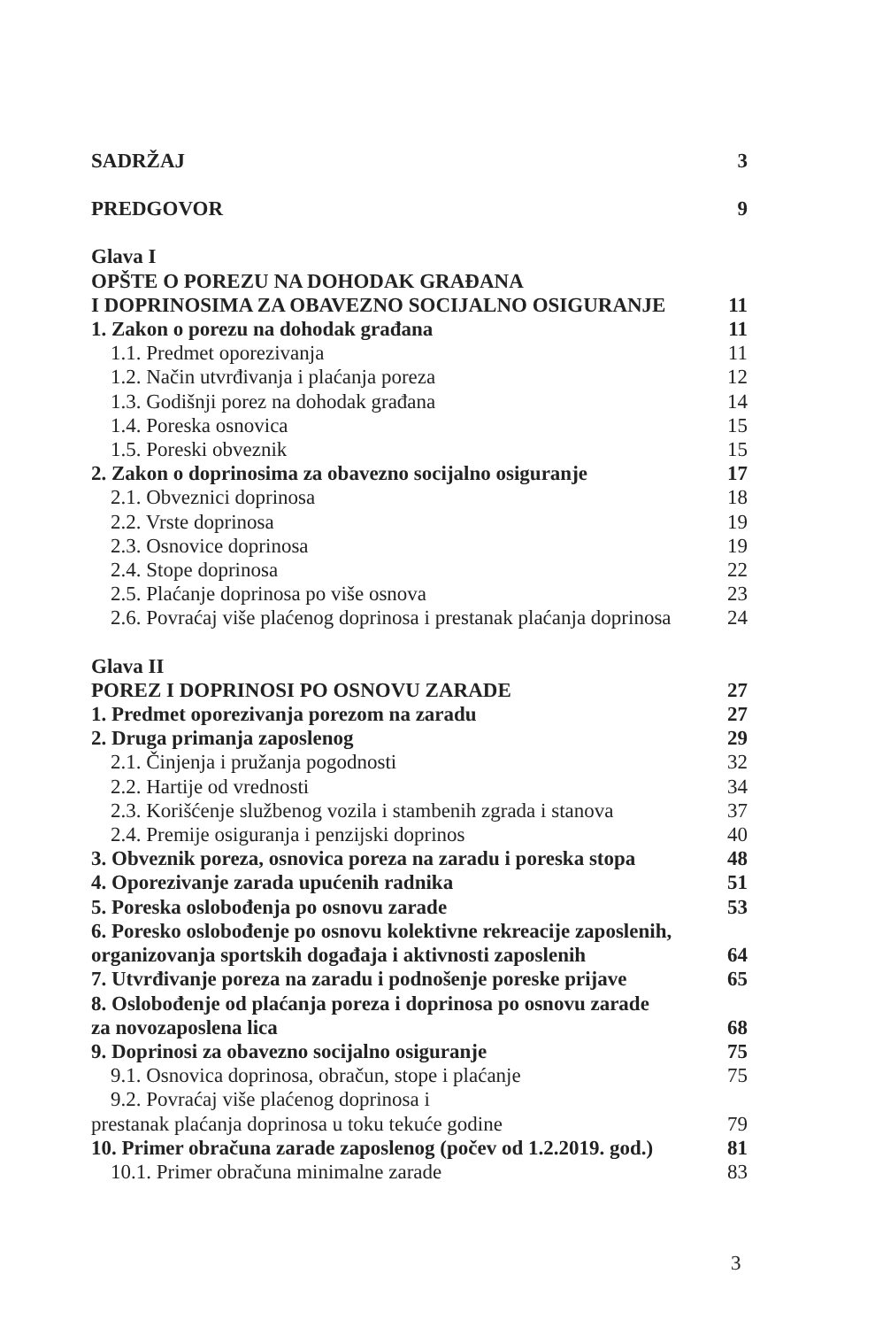SADRŽAJ 3
PREDGOVOR 9
Glava I
OPŠTE O POREZU NA DOHODAK GRAĐANA
I DOPRINOSIMA ZA OBAVEZNO SOCIJALNO OSIGURANJE 11
1. Zakon o porezu na dohodak građana 11
1.1. Predmet oporezivanja 11
1.2. Način utvrđivanja i plaćanja poreza 12
1.3. Godišnji porez na dohodak građana 14
1.4. Poreska osnovica 15
1.5. Poreski obveznik 15
2. Zakon o doprinosima za obavezno socijalno osiguranje 17
2.1. Obveznici doprinosa 18
2.2. Vrste doprinosa 19
2.3. Osnovice doprinosa 19
2.4. Stope doprinosa 22
2.5. Plaćanje doprinosa po više osnova 23
2.6. Povraćaj više plaćenog doprinosa i prestanak plaćanja doprinosa 24
Glava II
POREZ I DOPRINOSI PO OSNOVU ZARADE 27
1. Predmet oporezivanja porezom na zaradu 27
2. Druga primanja zaposlenog 29
2.1. Činjenja i pružanja pogodnosti 32
2.2. Hartije od vrednosti 34
2.3. Korišćenje službenog vozila i stambenih zgrada i stanova 37
2.4. Premije osiguranja i penzijski doprinos 40
3. Obveznik poreza, osnovica poreza na zaradu i poreska stopa 48
4. Oporezivanje zarada upućenih radnika 51
5. Poreska oslobođenja po osnovu zarade 53
6. Poresko oslobođenje po osnovu kolektivne rekreacije zaposlenih,
organizovanja sportskih događaja i aktivnosti zaposlenih 64
7. Utvrđivanje poreza na zaradu i podnošenje poreske prijave 65
8. Oslobođenje od plaćanja poreza i doprinosa po osnovu zarade
za novozaposlena lica 68
9. Doprinosi za obavezno socijalno osiguranje 75
9.1. Osnovica doprinosa, obračun, stope i plaćanje 75
9.2. Povraćaj više plaćenog doprinosa i
prestanak plaćanja doprinosa u toku tekuće godine 79
10. Primer obračuna zarade zaposlenog (počev od 1.2.2019. god.) 81
10.1. Primer obračuna minimalne zarade 83
3